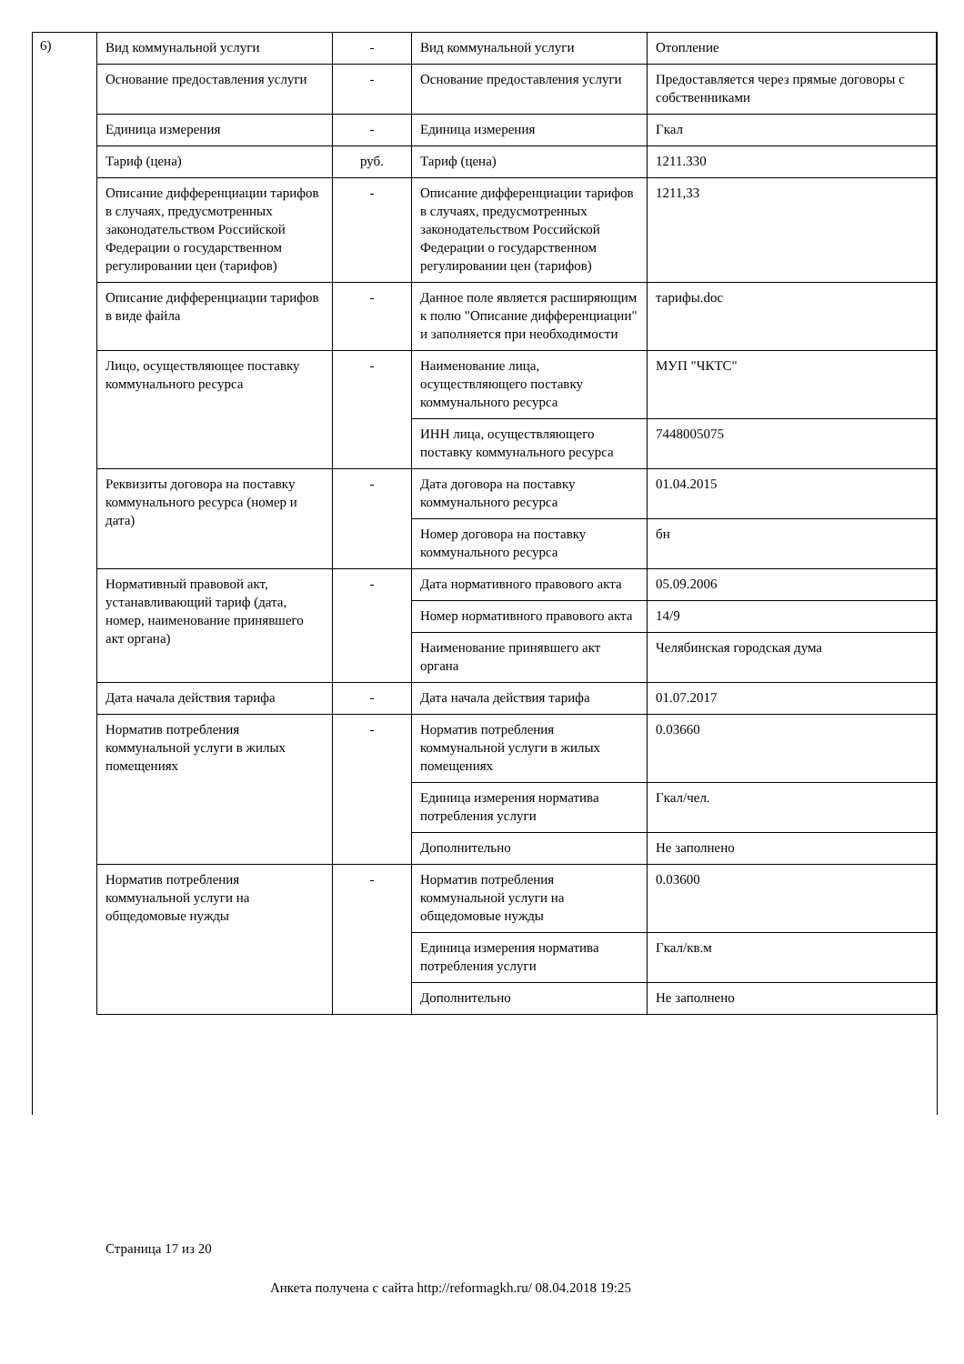6)
| Вид коммунальной услуги | - | Вид коммунальной услуги | Отопление |
| Основание предоставления услуги | - | Основание предоставления услуги | Предоставляется через прямые договоры с собственниками |
| Единица измерения | - | Единица измерения | Гкал |
| Тариф (цена) | руб. | Тариф (цена) | 1211.330 |
| Описание дифференциации тарифов в случаях, предусмотренных законодательством Российской Федерации о государственном регулировании цен (тарифов) | - | Описание дифференциации тарифов в случаях, предусмотренных законодательством Российской Федерации о государственном регулировании цен (тарифов) | 1211,33 |
| Описание дифференциации тарифов в виде файла | - | Данное поле является расширяющим к полю "Описание дифференциации" и заполняется при необходимости | тарифы.doc |
| Лицо, осуществляющее поставку коммунального ресурса | - | Наименование лица, осуществляющего поставку коммунального ресурса | МУП "ЧКТС" |
| | | ИНН лица, осуществляющего поставку коммунального ресурса | 7448005075 |
| Реквизиты договора на поставку коммунального ресурса (номер и дата) | - | Дата договора на поставку коммунального ресурса | 01.04.2015 |
| | | Номер договора на поставку коммунального ресурса | бн |
| Нормативный правовой акт, устанавливающий тариф (дата, номер, наименование принявшего акт органа) | - | Дата нормативного правового акта | 05.09.2006 |
| | | Номер нормативного правового акта | 14/9 |
| | | Наименование принявшего акт органа | Челябинская городская дума |
| Дата начала действия тарифа | - | Дата начала действия тарифа | 01.07.2017 |
| Норматив потребления коммунальной услуги в жилых помещениях | - | Норматив потребления коммунальной услуги в жилых помещениях | 0.03660 |
| | | Единица измерения норматива потребления услуги | Гкал/чел. |
| | | Дополнительно | Не заполнено |
| Норматив потребления коммунальной услуги на общедомовые нужды | - | Норматив потребления коммунальной услуги на общедомовые нужды | 0.03600 |
| | | Единица измерения норматива потребления услуги | Гкал/кв.м |
| | | Дополнительно | Не заполнено |
Страница 17 из 20
Анкета получена с сайта http://reformagkh.ru/ 08.04.2018 19:25